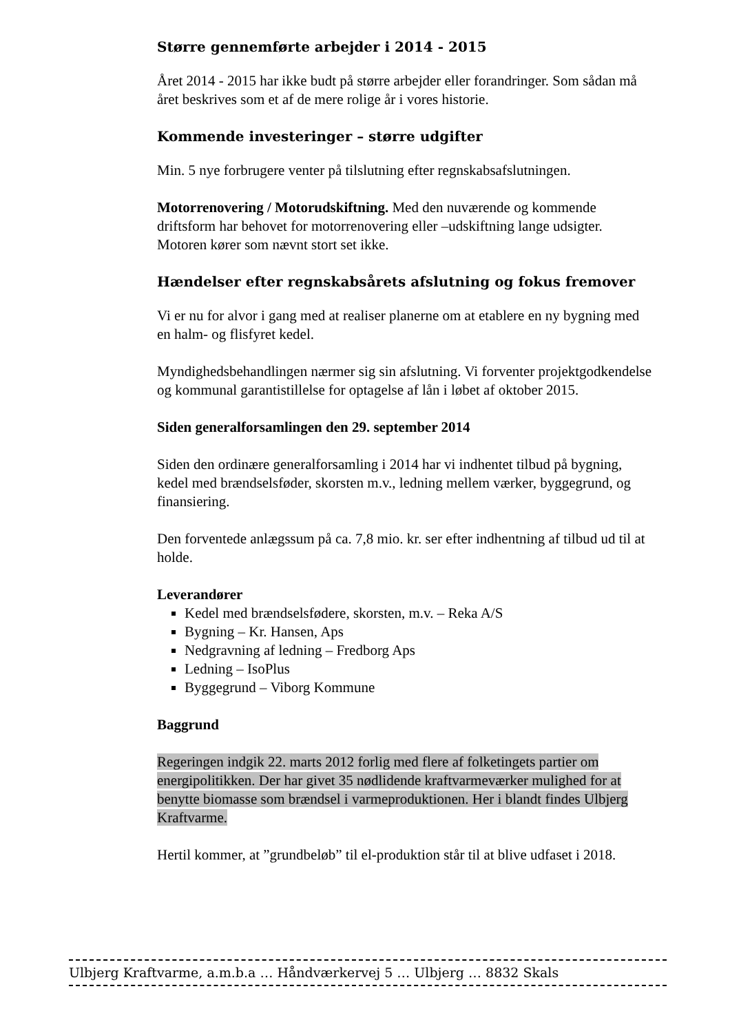Større gennemførte arbejder i 2014 - 2015
Året 2014 - 2015 har ikke budt på større arbejder eller forandringer. Som sådan må året beskrives som et af de mere rolige år i vores historie.
Kommende investeringer – større udgifter
Min. 5 nye forbrugere venter på tilslutning efter regnskabsafslutningen.
Motorrenovering / Motorudskiftning. Med den nuværende og kommende driftsform har behovet for motorrenovering eller –udskiftning lange udsigter. Motoren kører som nævnt stort set ikke.
Hændelser efter regnskabsårets afslutning og fokus fremover
Vi er nu for alvor i gang med at realiser planerne om at etablere en ny bygning med en halm- og flisfyret kedel.
Myndighedsbehandlingen nærmer sig sin afslutning. Vi forventer projektgodkendelse og kommunal garantistillelse for optagelse af lån i løbet af oktober 2015.
Siden generalforsamlingen den 29. september 2014
Siden den ordinære generalforsamling i 2014 har vi indhentet tilbud på bygning, kedel med brændselsføder, skorsten m.v., ledning mellem værker, byggegrund, og finansiering.
Den forventede anlægssum på ca. 7,8 mio. kr. ser efter indhentning af tilbud ud til at holde.
Leverandører
Kedel med brændselsfødere, skorsten, m.v. – Reka A/S
Bygning – Kr. Hansen, Aps
Nedgravning af ledning – Fredborg Aps
Ledning – IsoPlus
Byggegrund – Viborg Kommune
Baggrund
Regeringen indgik 22. marts 2012 forlig med flere af folketingets partier om energipolitikken. Der har givet 35 nødlidende kraftvarmeværker mulighed for at benytte biomasse som brændsel i varmeproduktionen. Her i blandt findes Ulbjerg Kraftvarme.
Hertil kommer, at ”grundbeløb” til el-produktion står til at blive udfaset i 2018.
Ulbjerg Kraftvarme, a.m.b.a … Håndværkervej 5 … Ulbjerg … 8832 Skals